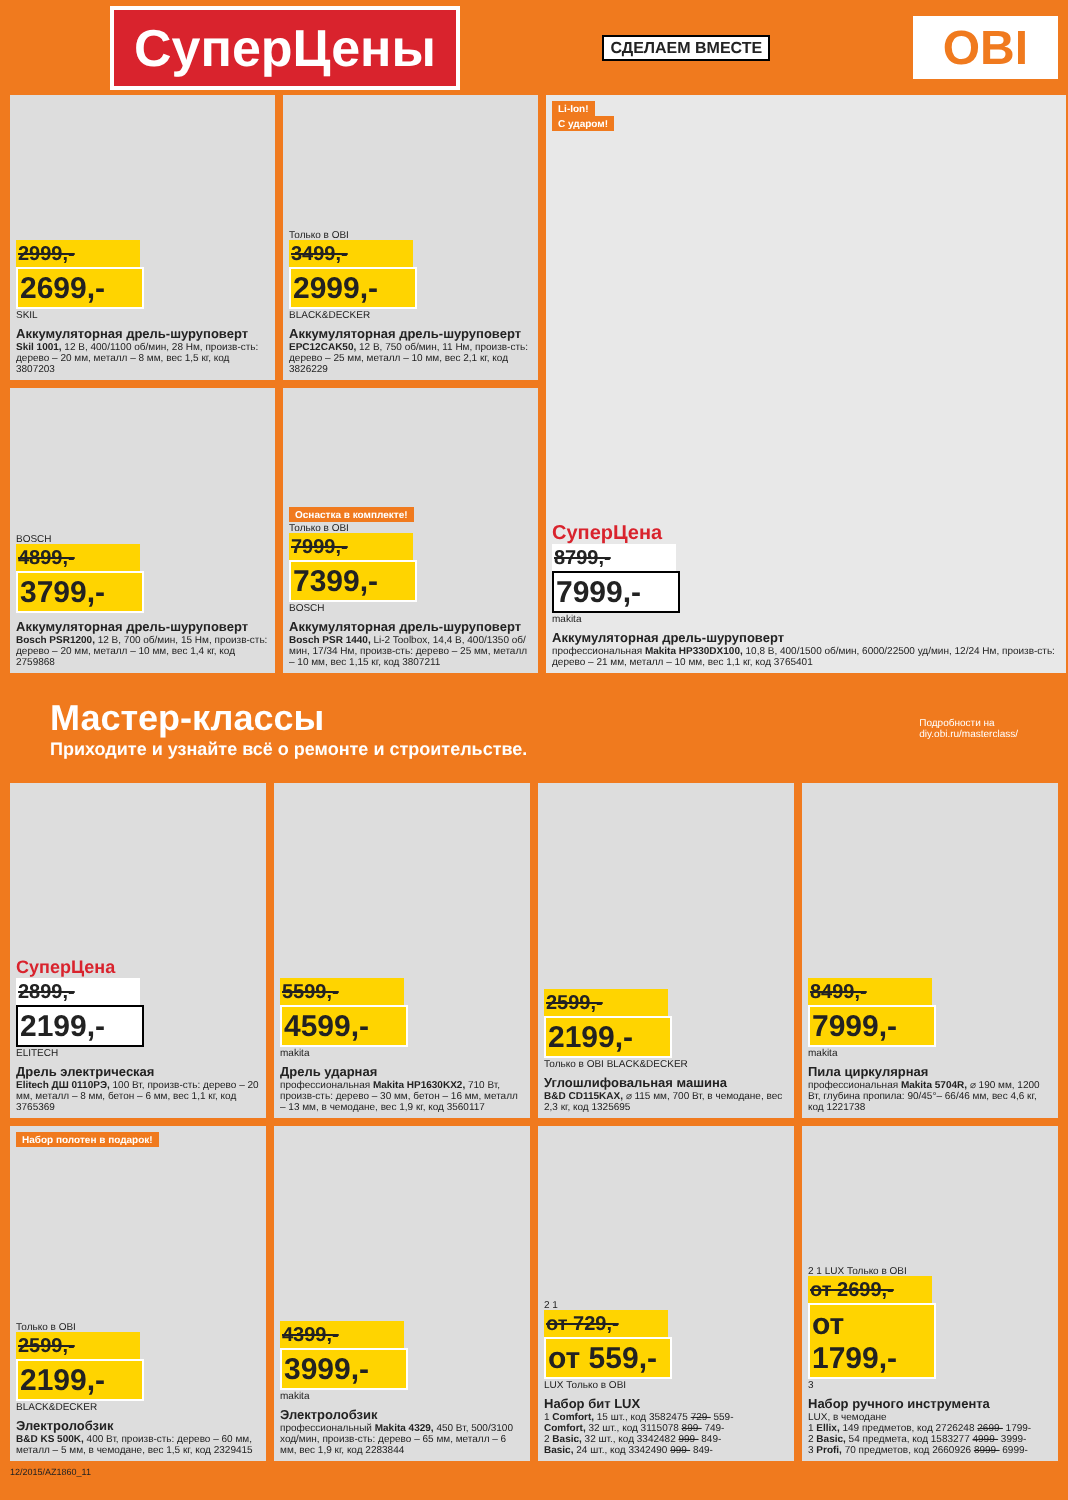СуперЦены
СДЕЛАЕМ ВМЕСТЕ
OBI
2999,-
2699,-
SKIL
Аккумуляторная дрель-шуруповерт
Skil 1001, 12 В, 400/1100 об/мин, 28 Нм, произв-сть: дерево – 20 мм, металл – 8 мм, вес 1,5 кг, код 3807203
Только в OBI
3499,-
2999,-
BLACK&DECKER
Аккумуляторная дрель-шуруповерт
EPC12CAK50, 12 В, 750 об/мин, 11 Нм, произв-сть: дерево – 25 мм, металл – 10 мм, вес 2,1 кг, код 3826229
Li-Ion!
С ударом!
СуперЦена
8799,-
7999,-
makita
Аккумуляторная дрель-шуруповерт
профессиональная Makita HP330DX100, 10,8 В, 400/1500 об/мин, 6000/22500 уд/мин, 12/24 Нм, произв-сть: дерево – 21 мм, металл – 10 мм, вес 1,1 кг, код 3765401
BOSCH
4899,-
3799,-
Аккумуляторная дрель-шуруповерт
Bosch PSR1200, 12 В, 700 об/мин, 15 Нм, произв-сть: дерево – 20 мм, металл – 10 мм, вес 1,4 кг, код 2759868
Оснастка в комплекте!
Только в OBI
7999,-
7399,-
BOSCH
Аккумуляторная дрель-шуруповерт
Bosch PSR 1440, Li-2 Toolbox, 14,4 В, 400/1350 об/мин, 17/34 Нм, произв-сть: дерево – 25 мм, металл – 10 мм, вес 1,15 кг, код 3807211
Мастер-классы
Приходите и узнайте всё о ремонте и строительстве.
Подробности на
diy.obi.ru/masterclass/
СуперЦена
2899,-
2199,-
ELITECH
Дрель электрическая
Elitech ДШ 0110РЭ, 100 Вт, произв-сть: дерево – 20 мм, металл – 8 мм, бетон – 6 мм, вес 1,1 кг, код 3765369
5599,-
4599,-
makita
Дрель ударная
профессиональная Makita HP1630KX2, 710 Вт, произв-сть: дерево – 30 мм, бетон – 16 мм, металл – 13 мм, в чемодане, вес 1,9 кг, код 3560117
2599,-
2199,-
Только в OBI BLACK&DECKER
Углошлифовальная машина
B&D CD115KAX, ⌀ 115 мм, 700 Вт, в чемодане, вес 2,3 кг, код 1325695
8499,-
7999,-
makita
Пила циркулярная
профессиональная Makita 5704R, ⌀ 190 мм, 1200 Вт, глубина пропила: 90/45°– 66/46 мм, вес 4,6 кг, код 1221738
Набор полотен в подарок!
Только в OBI
2599,-
2199,-
BLACK&DECKER
Электролобзик
B&D KS 500K, 400 Вт, произв-сть: дерево – 60 мм, металл – 5 мм, в чемодане, вес 1,5 кг, код 2329415
4399,-
3999,-
makita
Электролобзик
профессиональный Makita 4329, 450 Вт, 500/3100 ход/мин, произв-сть: дерево – 65 мм, металл – 6 мм, вес 1,9 кг, код 2283844
2 1
от 729,-
от 559,-
LUX Только в OBI
Набор бит LUX
1 Comfort, 15 шт., код 3582475 729- 559-
Comfort, 32 шт., код 3115078 899- 749-
2 Basic, 32 шт., код 3342482 999- 849-
Basic, 24 шт., код 3342490 999- 849-
2 1 LUX Только в OBI
от 2699,-
от 1799,-
3
Набор ручного инструмента
LUX, в чемодане
1 Ellix, 149 предметов, код 2726248 2699- 1799-
2 Basic, 54 предмета, код 1583277 4999- 3999-
3 Profi, 70 предметов, код 2660926 8999- 6999-
12/2015/AZ1860_11